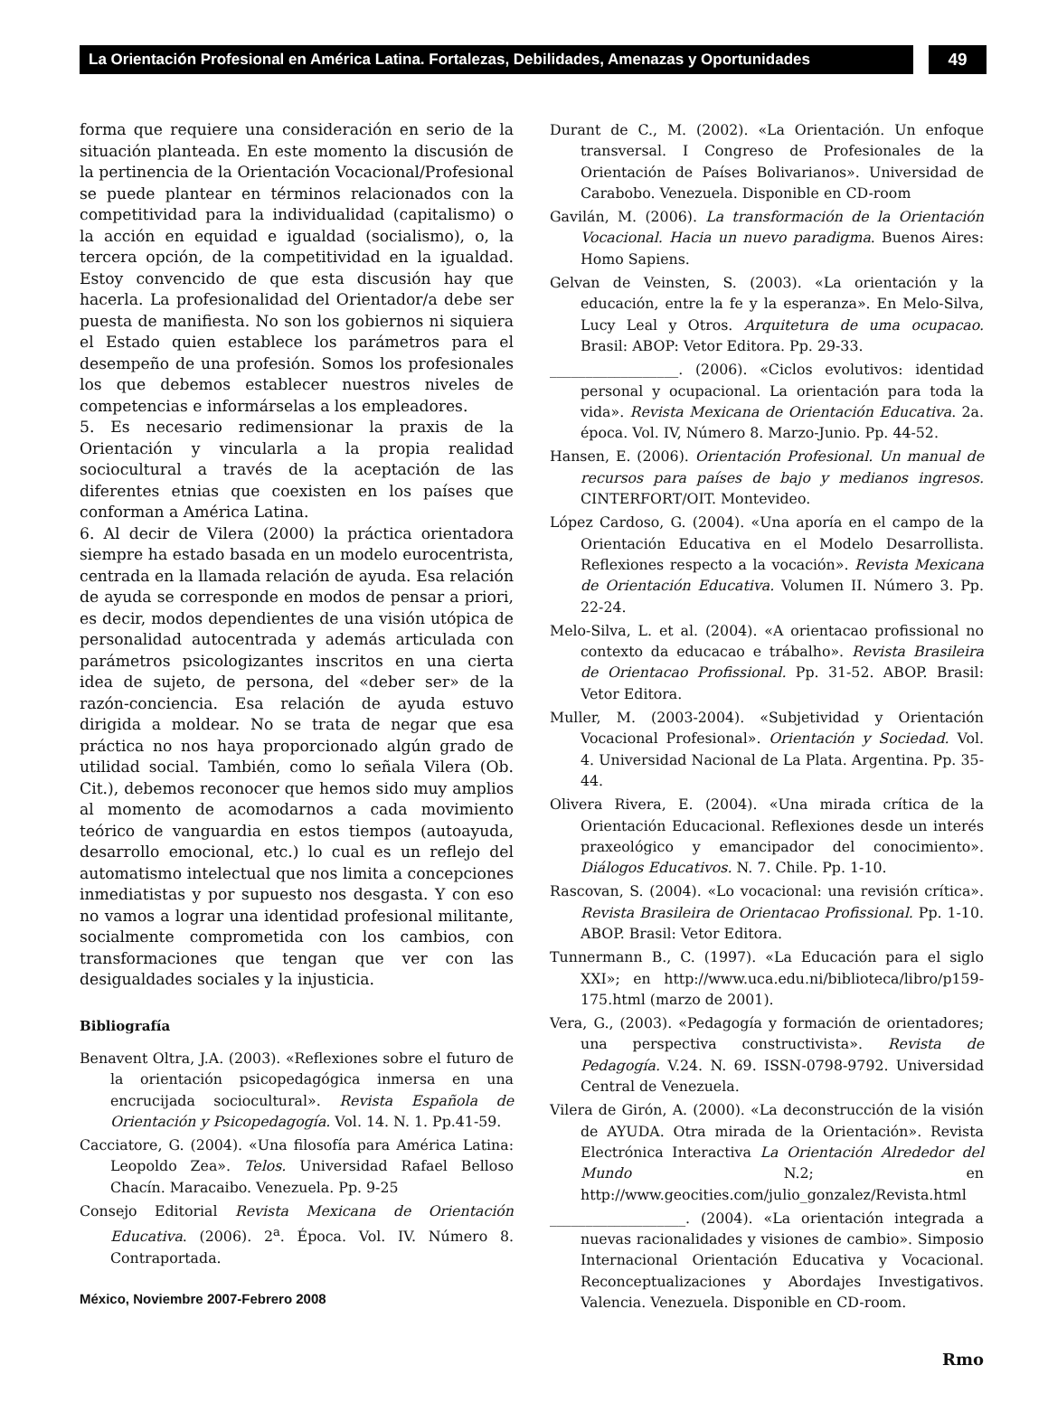La Orientación Profesional en América Latina. Fortalezas, Debilidades, Amenazas y Oportunidades
49
forma que requiere una consideración en serio de la situación planteada. En este momento la discusión de la pertinencia de la Orientación Vocacional/Profesional se puede plantear en términos relacionados con la competitividad para la individualidad (capitalismo) o la acción en equidad e igualdad (socialismo), o, la tercera opción, de la competitividad en la igualdad. Estoy convencido de que esta discusión hay que hacerla. La profesionalidad del Orientador/a debe ser puesta de manifiesta. No son los gobiernos ni siquiera el Estado quien establece los parámetros para el desempeño de una profesión. Somos los profesionales los que debemos establecer nuestros niveles de competencias e informárselas a los empleadores.
5. Es necesario redimensionar la praxis de la Orientación y vincularla a la propia realidad sociocultural a través de la aceptación de las diferentes etnias que coexisten en los países que conforman a América Latina.
6. Al decir de Vilera (2000) la práctica orientadora siempre ha estado basada en un modelo eurocentrista, centrada en la llamada relación de ayuda. Esa relación de ayuda se corresponde en modos de pensar a priori, es decir, modos dependientes de una visión utópica de personalidad autocentrada y además articulada con parámetros psicologizantes inscritos en una cierta idea de sujeto, de persona, del «deber ser» de la razón-conciencia. Esa relación de ayuda estuvo dirigida a moldear. No se trata de negar que esa práctica no nos haya proporcionado algún grado de utilidad social. También, como lo señala Vilera (Ob. Cit.), debemos reconocer que hemos sido muy amplios al momento de acomodarnos a cada movimiento teórico de vanguardia en estos tiempos (autoayuda, desarrollo emocional, etc.) lo cual es un reflejo del automatismo intelectual que nos limita a concepciones inmediatistas y por supuesto nos desgasta. Y con eso no vamos a lograr una identidad profesional militante, socialmente comprometida con los cambios, con transformaciones que tengan que ver con las desigualdades sociales y la injusticia.
Bibliografía
Benavent Oltra, J.A. (2003). «Reflexiones sobre el futuro de la orientación psicopedagógica inmersa en una encrucijada sociocultural». Revista Española de Orientación y Psicopedagogía. Vol. 14. N. 1. Pp.41-59.
Cacciatore, G. (2004). «Una filosofía para América Latina: Leopoldo Zea». Telos. Universidad Rafael Belloso Chacín. Maracaibo. Venezuela. Pp. 9-25
Consejo Editorial Revista Mexicana de Orientación Educativa. (2006). 2<sup>a</sup>. Época. Vol. IV. Número 8. Contraportada.
Durant de C., M. (2002). «La Orientación. Un enfoque transversal. I Congreso de Profesionales de la Orientación de Países Bolivarianos». Universidad de Carabobo. Venezuela. Disponible en CD-room
Gavilán, M. (2006). La transformación de la Orientación Vocacional. Hacia un nuevo paradigma. Buenos Aires: Homo Sapiens.
Gelvan de Veinsten, S. (2003). «La orientación y la educación, entre la fe y la esperanza». En Melo-Silva, Lucy Leal y Otros. Arquitetura de uma ocupacao. Brasil: ABOP: Vetor Editora. Pp. 29-33.
__________________. (2006). «Ciclos evolutivos: identidad personal y ocupacional. La orientación para toda la vida». Revista Mexicana de Orientación Educativa. 2a. época. Vol. IV, Número 8. Marzo-Junio. Pp. 44-52.
Hansen, E. (2006). Orientación Profesional. Un manual de recursos para países de bajo y medianos ingresos. CINTERFORT/OIT. Montevideo.
López Cardoso, G. (2004). «Una aporía en el campo de la Orientación Educativa en el Modelo Desarrollista. Reflexiones respecto a la vocación». Revista Mexicana de Orientación Educativa. Volumen II. Número 3. Pp. 22-24.
Melo-Silva, L. et al. (2004). «A orientacao profissional no contexto da educacao e trábalho». Revista Brasileira de Orientacao Profissional. Pp. 31-52. ABOP. Brasil: Vetor Editora.
Muller, M. (2003-2004). «Subjetividad y Orientación Vocacional Profesional». Orientación y Sociedad. Vol. 4. Universidad Nacional de La Plata. Argentina. Pp. 35-44.
Olivera Rivera, E. (2004). «Una mirada crítica de la Orientación Educacional. Reflexiones desde un interés praxeológico y emancipador del conocimiento». Diálogos Educativos. N. 7. Chile. Pp. 1-10.
Rascovan, S. (2004). «Lo vocacional: una revisión crítica». Revista Brasileira de Orientacao Profissional. Pp. 1-10. ABOP. Brasil: Vetor Editora.
Tunnermann B., C. (1997). «La Educación para el siglo XXI»; en http://www.uca.edu.ni/biblioteca/libro/p159-175.html (marzo de 2001).
Vera, G., (2003). «Pedagogía y formación de orientadores; una perspectiva constructivista». Revista de Pedagogía. V.24. N. 69. ISSN-0798-9792. Universidad Central de Venezuela.
Vilera de Girón, A. (2000). «La deconstrucción de la visión de AYUDA. Otra mirada de la Orientación». Revista Electrónica Interactiva La Orientación Alrededor del Mundo N.2; en http://www.geocities.com/julio_gonzalez/Revista.html
___________________. (2004). «La orientación integrada a nuevas racionalidades y visiones de cambio». Simposio Internacional Orientación Educativa y Vocacional. Reconceptualizaciones y Abordajes Investigativos. Valencia. Venezuela. Disponible en CD-room.
Rmo
México, Noviembre 2007-Febrero 2008